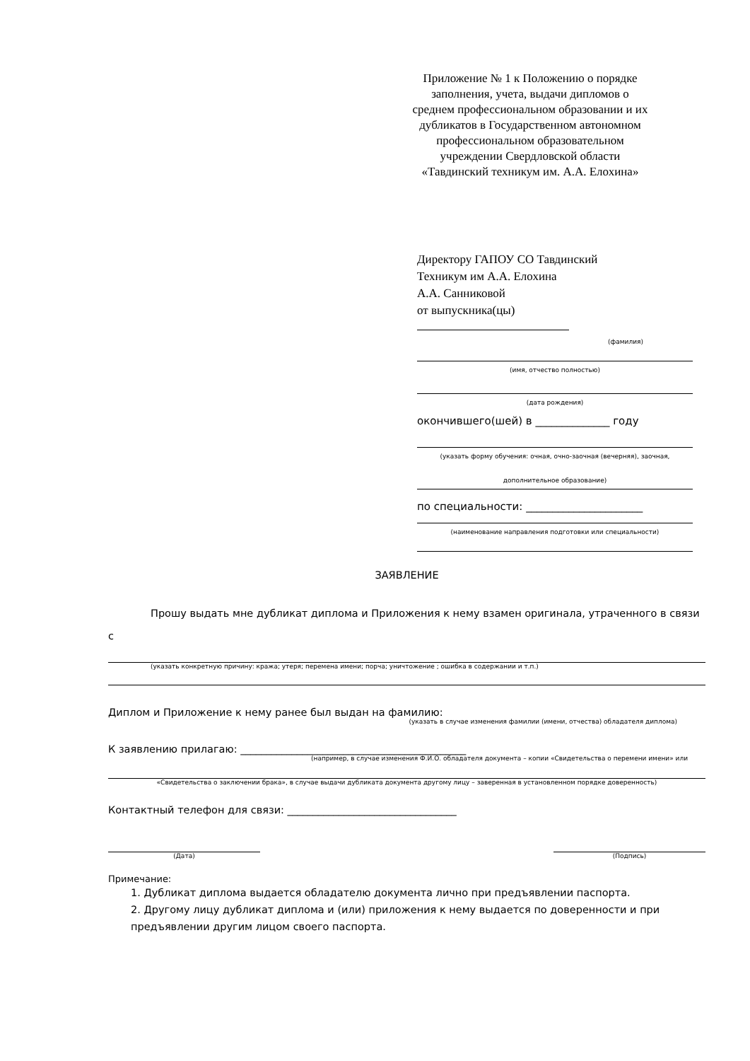Приложение № 1 к Положению о порядке заполнения, учета, выдачи дипломов о среднем профессиональном образовании и их дубликатов в Государственном автономном профессиональном образовательном учреждении Свердловской области «Тавдинский техникум им. А.А. Елохина»
Директору ГАПОУ СО Тавдинский
Техникум им А.А. Елохина
А.А. Санниковой
от выпускника(цы)
(фамилия)
(имя, отчество полностью)
(дата рождения)
окончившего(шей) в ______________ году
(указать форму обучения: очная, очно-заочная (вечерняя), заочная,
дополнительное образование)
по специальности: ______________________
(наименование направления подготовки или специальности)
ЗАЯВЛЕНИЕ
Прошу выдать мне дубликат диплома и Приложения к нему взамен оригинала, утраченного в связи с
(указать конкретную причину: кража; утеря; перемена имени; порча; уничтожение ; ошибка в содержании и т.п.)
Диплом и Приложение к нему ранее был выдан на фамилию:
(указать в случае изменения фамилии (имени, отчества) обладателя диплома)
К заявлению прилагаю: ____________________________________________
(например, в случае изменения Ф.И.О. обладателя документа – копии «Свидетельства о перемени имени» или
«Свидетельства о заключении брака», в случае выдачи дубликата документа другому лицу – заверенная в установленном порядке доверенность)
Контактный телефон для связи: _________________________________
(Дата) (Подпись)
Примечание:
1. Дубликат диплома выдается обладателю документа лично при предъявлении паспорта.
2. Другому лицу дубликат диплома и (или) приложения к нему выдается по доверенности и при предъявлении другим лицом своего паспорта.